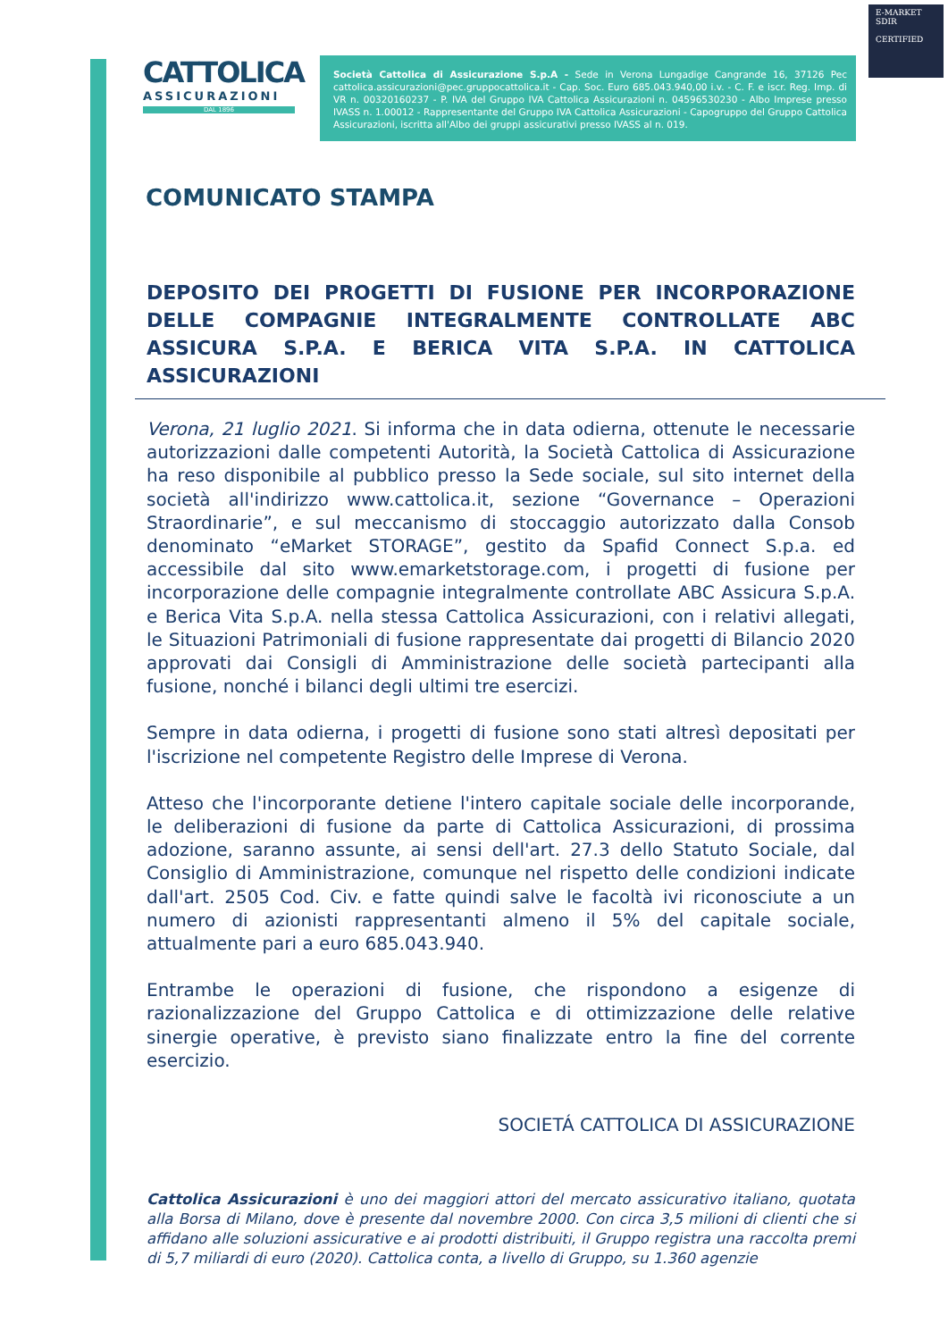E-MARKET
SDIR
CERTIFIED
CATTOLICA
ASSICURAZIONI
DAL 1896
Società Cattolica di Assicurazione S.p.A - Sede in Verona Lungadige Cangrande 16, 37126 Pec cattolica.assicurazioni@pec.gruppocattolica.it - Cap. Soc. Euro 685.043.940,00 i.v. - C. F. e iscr. Reg. Imp. di VR n. 00320160237 - P. IVA del Gruppo IVA Cattolica Assicurazioni n. 04596530230 - Albo Imprese presso IVASS n. 1.00012 - Rappresentante del Gruppo IVA Cattolica Assicurazioni - Capogruppo del Gruppo Cattolica Assicurazioni, iscritta all'Albo dei gruppi assicurativi presso IVASS al n. 019.
COMUNICATO STAMPA
DEPOSITO DEI PROGETTI DI FUSIONE PER INCORPORAZIONE DELLE COMPAGNIE INTEGRALMENTE CONTROLLATE ABC ASSICURA S.P.A. E BERICA VITA S.P.A. IN CATTOLICA ASSICURAZIONI
Verona, 21 luglio 2021. Si informa che in data odierna, ottenute le necessarie autorizzazioni dalle competenti Autorità, la Società Cattolica di Assicurazione ha reso disponibile al pubblico presso la Sede sociale, sul sito internet della società all'indirizzo www.cattolica.it, sezione “Governance – Operazioni Straordinarie”, e sul meccanismo di stoccaggio autorizzato dalla Consob denominato “eMarket STORAGE”, gestito da Spafid Connect S.p.a. ed accessibile dal sito www.emarketstorage.com, i progetti di fusione per incorporazione delle compagnie integralmente controllate ABC Assicura S.p.A. e Berica Vita S.p.A. nella stessa Cattolica Assicurazioni, con i relativi allegati, le Situazioni Patrimoniali di fusione rappresentate dai progetti di Bilancio 2020 approvati dai Consigli di Amministrazione delle società partecipanti alla fusione, nonché i bilanci degli ultimi tre esercizi.
Sempre in data odierna, i progetti di fusione sono stati altresì depositati per l'iscrizione nel competente Registro delle Imprese di Verona.
Atteso che l'incorporante detiene l'intero capitale sociale delle incorporande, le deliberazioni di fusione da parte di Cattolica Assicurazioni, di prossima adozione, saranno assunte, ai sensi dell'art. 27.3 dello Statuto Sociale, dal Consiglio di Amministrazione, comunque nel rispetto delle condizioni indicate dall'art. 2505 Cod. Civ. e fatte quindi salve le facoltà ivi riconosciute a un numero di azionisti rappresentanti almeno il 5% del capitale sociale, attualmente pari a euro 685.043.940.
Entrambe le operazioni di fusione, che rispondono a esigenze di razionalizzazione del Gruppo Cattolica e di ottimizzazione delle relative sinergie operative, è previsto siano finalizzate entro la fine del corrente esercizio.
SOCIETÁ CATTOLICA DI ASSICURAZIONE
Cattolica Assicurazioni è uno dei maggiori attori del mercato assicurativo italiano, quotata alla Borsa di Milano, dove è presente dal novembre 2000. Con circa 3,5 milioni di clienti che si affidano alle soluzioni assicurative e ai prodotti distribuiti, il Gruppo registra una raccolta premi di 5,7 miliardi di euro (2020). Cattolica conta, a livello di Gruppo, su 1.360 agenzie